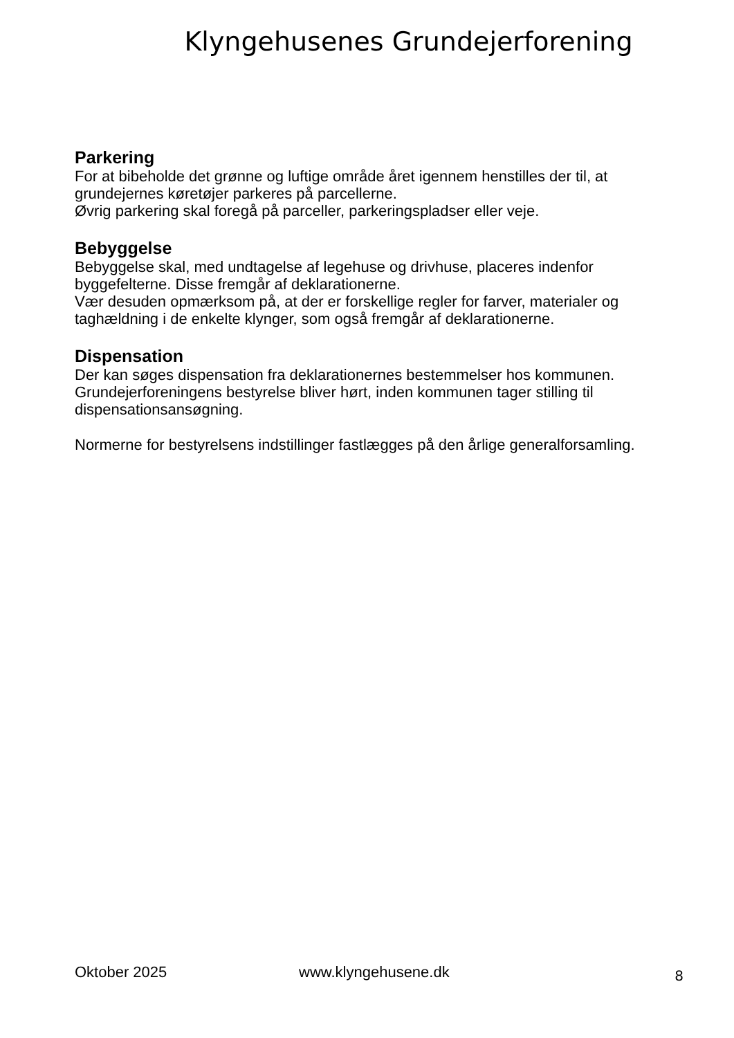Klyngehusenes Grundejerforening
Parkering
For at bibeholde det grønne og luftige område året igennem henstilles der til, at grundejernes køretøjer parkeres på parcellerne.
Øvrig parkering skal foregå på parceller, parkeringspladser eller veje.
Bebyggelse
Bebyggelse skal, med undtagelse af legehuse og drivhuse, placeres indenfor byggefelterne. Disse fremgår af deklarationerne.
Vær desuden opmærksom på, at der er forskellige regler for farver, materialer og taghældning i de enkelte klynger, som også fremgår af deklarationerne.
Dispensation
Der kan søges dispensation fra deklarationernes bestemmelser hos kommunen. Grundejerforeningens bestyrelse bliver hørt, inden kommunen tager stilling til dispensationsansøgning.
Normerne for bestyrelsens indstillinger fastlægges på den årlige generalforsamling.
Oktober 2025 www.klyngehusene.dk 8